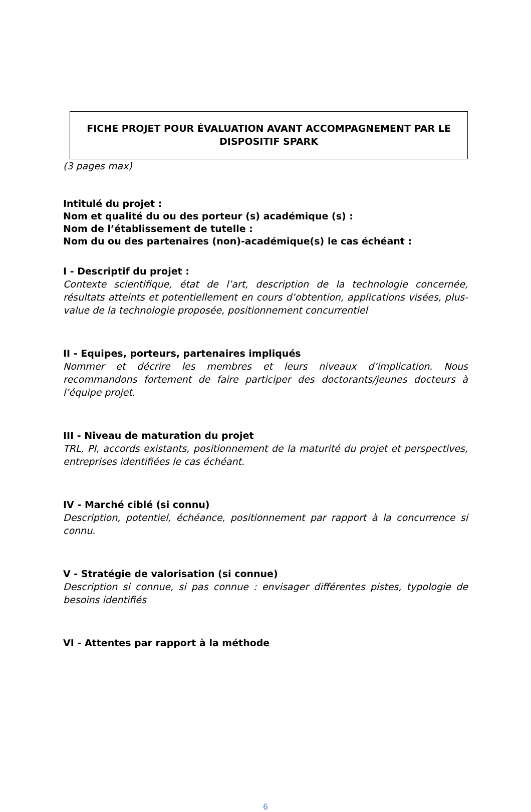FICHE PROJET POUR ÉVALUATION AVANT ACCOMPAGNEMENT PAR LE DISPOSITIF SPARK
(3 pages max)
Intitulé du projet :
Nom et qualité du ou des porteur (s) académique (s) :
Nom de l’établissement de tutelle :
Nom du ou des partenaires (non)-académique(s) le cas échéant :
I - Descriptif du projet :
Contexte scientifique, état de l’art, description de la technologie concernée, résultats atteints et potentiellement en cours d’obtention, applications visées, plus-value de la technologie proposée, positionnement concurrentiel
II - Equipes, porteurs, partenaires impliqués
Nommer et décrire les membres et leurs niveaux d’implication. Nous recommandons fortement de faire participer des doctorants/jeunes docteurs à l’équipe projet.
III - Niveau de maturation du projet
TRL, PI, accords existants, positionnement de la maturité du projet et perspectives, entreprises identifiées le cas échéant.
IV - Marché ciblé (si connu)
Description, potentiel, échéance, positionnement par rapport à la concurrence si connu.
V - Stratégie de valorisation (si connue)
Description si connue, si pas connue : envisager différentes pistes, typologie de besoins identifiés
VI - Attentes par rapport à la méthode
6